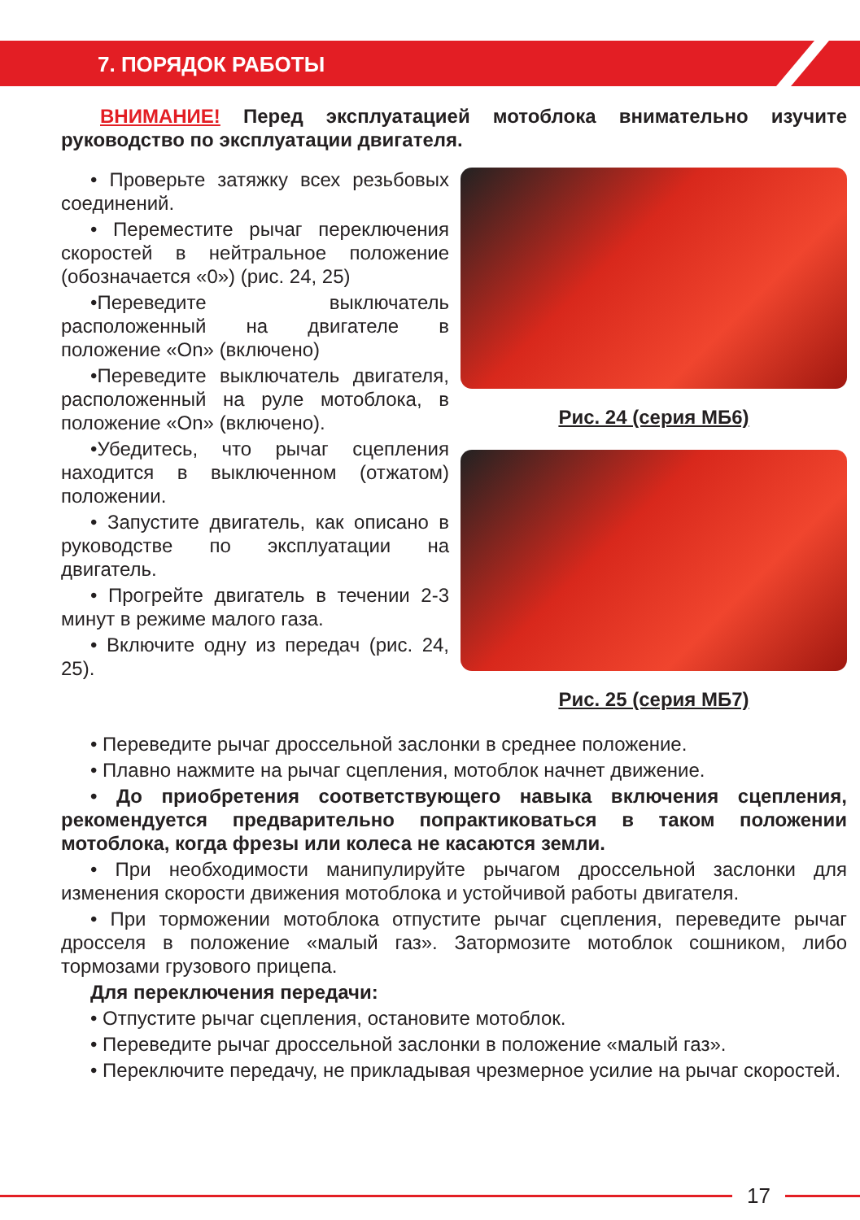7. ПОРЯДОК РАБОТЫ
ВНИМАНИЕ! Перед эксплуатацией мотоблока внимательно изучите руководство по эксплуатации двигателя.
• Проверьте затяжку всех резьбовых соединений.
• Переместите рычаг переключения скоростей в нейтральное положение (обозначается «0») (рис. 24, 25)
•Переведите выключатель расположенный на двигателе в положение «On» (включено)
•Переведите выключатель двигателя, расположенный на руле мотоблока, в положение «On» (включено).
•Убедитесь, что рычаг сцепления находится в выключенном (отжатом) положении.
• Запустите двигатель, как описано в руководстве по эксплуатации на двигатель.
• Прогрейте двигатель в течении 2-3 минут в режиме малого газа.
• Включите одну из передач (рис. 24, 25).
Рис. 24 (серия МБ6)
Рис. 25 (серия МБ7)
• Переведите рычаг дроссельной заслонки в среднее положение.
• Плавно нажмите на рычаг сцепления, мотоблок начнет движение.
• До приобретения соответствующего навыка включения сцепления, рекомендуется предварительно попрактиковаться в таком положении мотоблока, когда фрезы или колеса не касаются земли.
• При необходимости манипулируйте рычагом дроссельной заслонки для изменения скорости движения мотоблока и устойчивой работы двигателя.
• При торможении мотоблока отпустите рычаг сцепления, переведите рычаг дросселя в положение «малый газ». Затормозите мотоблок сошником, либо тормозами грузового прицепа.
Для переключения передачи:
• Отпустите рычаг сцепления, остановите мотоблок.
• Переведите рычаг дроссельной заслонки в положение «малый газ».
• Переключите передачу, не прикладывая чрезмерное усилие на рычаг скоростей.
17